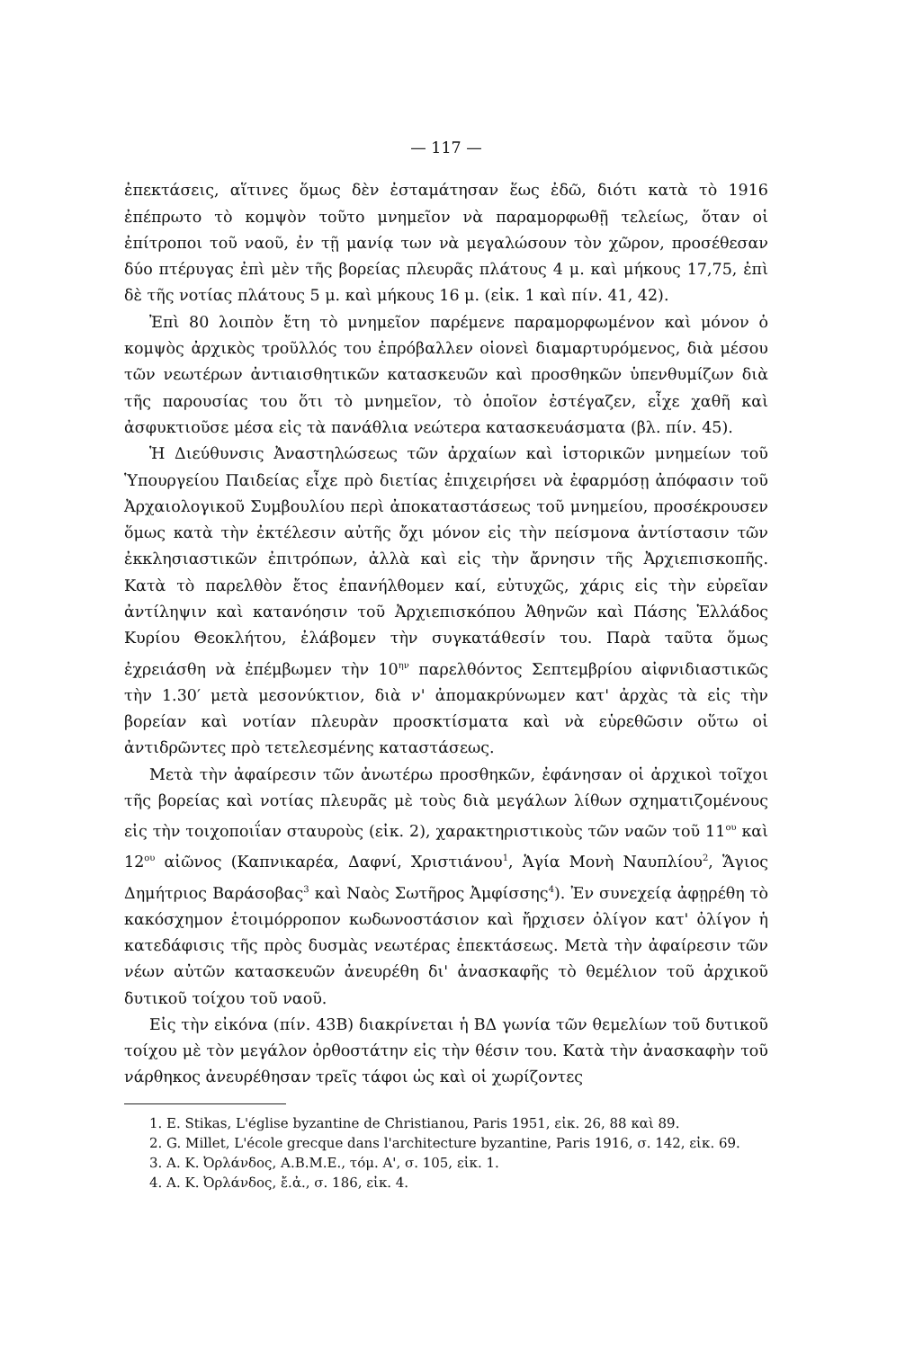— 117 —
ἐπεκτάσεις, αἵτινες ὅμως δὲν ἐσταμάτησαν ἕως ἐδῶ, διότι κατὰ τὸ 1916 ἐπέπρωτο τὸ κομψὸν τοῦτο μνημεῖον νὰ παραμορφωθῇ τελείως, ὅταν οἱ ἐπίτροποι τοῦ ναοῦ, ἐν τῇ μανίᾳ των νὰ μεγαλώσουν τὸν χῶρον, προσέθεσαν δύο πτέρυγας ἐπὶ μὲν τῆς βορείας πλευρᾶς πλάτους 4 μ. καὶ μήκους 17,75, ἐπὶ δὲ τῆς νοτίας πλάτους 5 μ. καὶ μήκους 16 μ. (εἰκ. 1 καὶ πίν. 41, 42).
Ἐπὶ 80 λοιπὸν ἔτη τὸ μνημεῖον παρέμενε παραμορφωμένον καὶ μόνον ὁ κομψὸς ἀρχικὸς τροῦλλός του ἐπρόβαλλεν οἱονεὶ διαμαρτυρόμενος, διὰ μέσου τῶν νεωτέρων ἀντιαισθητικῶν κατασκευῶν καὶ προσθηκῶν ὑπενθυμίζων διὰ τῆς παρουσίας του ὅτι τὸ μνημεῖον, τὸ ὁποῖον ἐστέγαζεν, εἶχε χαθῆ καὶ ἀσφυκτιοῦσε μέσα εἰς τὰ πανάθλια νεώτερα κατασκευάσματα (βλ. πίν. 45).
Ἡ Διεύθυνσις Ἀναστηλώσεως τῶν ἀρχαίων καὶ ἱστορικῶν μνημείων τοῦ Ὑπουργείου Παιδείας εἶχε πρὸ διετίας ἐπιχειρήσει νὰ ἐφαρμόσῃ ἀπόφασιν τοῦ Ἀρχαιολογικοῦ Συμβουλίου περὶ ἀποκαταστάσεως τοῦ μνημείου, προσέκρουσεν ὅμως κατὰ τὴν ἐκτέλεσιν αὐτῆς ὄχι μόνον εἰς τὴν πείσμονα ἀντίστασιν τῶν ἐκκλησιαστικῶν ἐπιτρόπων, ἀλλὰ καὶ εἰς τὴν ἄρνησιν τῆς Ἀρχιεπισκοπῆς. Κατὰ τὸ παρελθὸν ἔτος ἐπανήλθομεν καί, εὐτυχῶς, χάρις εἰς τὴν εὐρεῖαν ἀντίληψιν καὶ κατανόησιν τοῦ Ἀρχιεπισκόπου Ἀθηνῶν καὶ Πάσης Ἑλλάδος Κυρίου Θεοκλήτου, ἐλάβομεν τὴν συγκατάθεσίν του. Παρὰ ταῦτα ὅμως ἐχρειάσθη νὰ ἐπέμβωμεν τὴν 10<sup>ην</sup> παρελθόντος Σεπτεμβρίου αἰφνιδιαστικῶς τὴν 1.30′ μετὰ μεσονύκτιον, διὰ ν' ἀπομακρύνωμεν κατ' ἀρχὰς τὰ εἰς τὴν βορείαν καὶ νοτίαν πλευρὰν προσκτίσματα καὶ νὰ εὑρεθῶσιν οὕτω οἱ ἀντιδρῶντες πρὸ τετελεσμένης καταστάσεως.
Μετὰ τὴν ἀφαίρεσιν τῶν ἀνωτέρω προσθηκῶν, ἐφάνησαν οἱ ἀρχικοὶ τοῖχοι τῆς βορείας καὶ νοτίας πλευρᾶς μὲ τοὺς διὰ μεγάλων λίθων σχηματιζομένους εἰς τὴν τοιχοποιΐαν σταυροὺς (εἰκ. 2), χαρακτηριστικοὺς τῶν ναῶν τοῦ 11<sup>ου</sup> καὶ 12<sup>ου</sup> αἰῶνος (Καπνικαρέα, Δαφνί, Χριστιάνου<sup>1</sup>, Ἁγία Μονὴ Ναυπλίου<sup>2</sup>, Ἅγιος Δημήτριος Βαράσοβας<sup>3</sup> καὶ Ναὸς Σωτῆρος Ἀμφίσσης<sup>4</sup>). Ἐν συνεχείᾳ ἀφῃρέθη τὸ κακόσχημον ἑτοιμόρροπον κωδωνοστάσιον καὶ ἤρχισεν ὀλίγον κατ' ὀλίγον ἡ κατεδάφισις τῆς πρὸς δυσμὰς νεωτέρας ἐπεκτάσεως. Μετὰ τὴν ἀφαίρεσιν τῶν νέων αὐτῶν κατασκευῶν ἀνευρέθη δι' ἀνασκαφῆς τὸ θεμέλιον τοῦ ἀρχικοῦ δυτικοῦ τοίχου τοῦ ναοῦ.
Εἰς τὴν εἰκόνα (πίν. 43Β) διακρίνεται ἡ ΒΔ γωνία τῶν θεμελίων τοῦ δυτικοῦ τοίχου μὲ τὸν μεγάλον ὀρθοστάτην εἰς τὴν θέσιν του. Κατὰ τὴν ἀνασκαφὴν τοῦ νάρθηκος ἀνευρέθησαν τρεῖς τάφοι ὡς καὶ οἱ χωρίζοντες
1. E. Stikas, L'église byzantine de Christianou, Paris 1951, εἰκ. 26, 88 καὶ 89.
2. G. Millet, L'école grecque dans l'architecture byzantine, Paris 1916, σ. 142, εἰκ. 69.
3. Α. Κ. Ὀρλάνδος, Α.Β.Μ.Ε., τόμ. Α', σ. 105, εἰκ. 1.
4. Α. Κ. Ὀρλάνδος, ἔ.ἀ., σ. 186, εἰκ. 4.